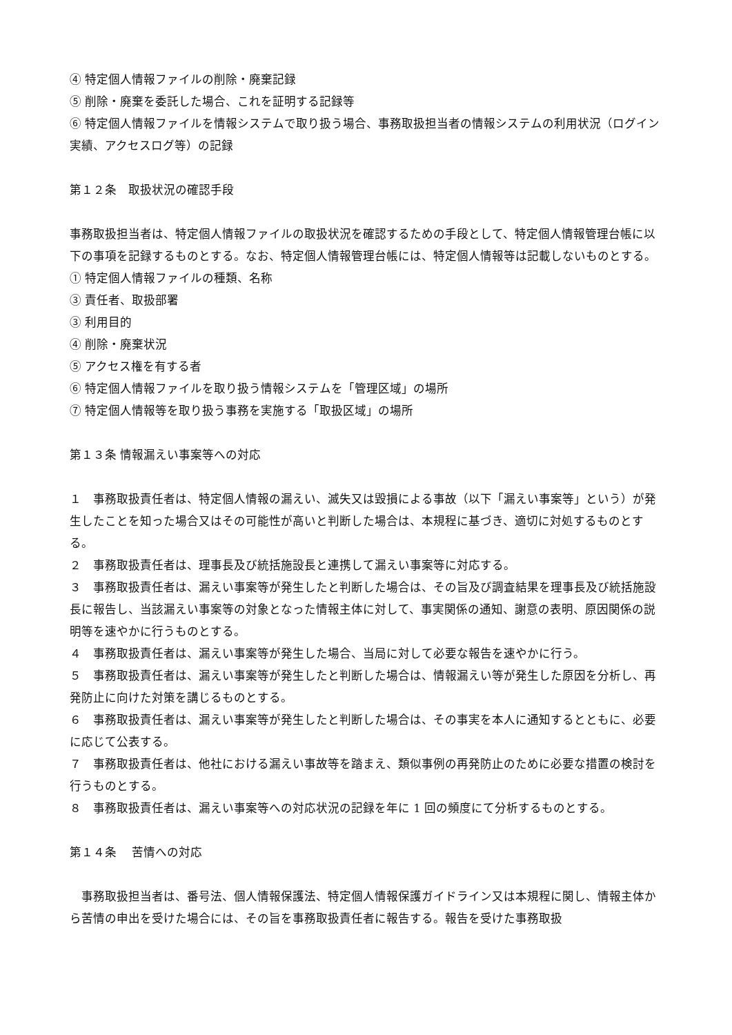④ 特定個人情報ファイルの削除・廃棄記録
⑤ 削除・廃棄を委託した場合、これを証明する記録等
⑥ 特定個人情報ファイルを情報システムで取り扱う場合、事務取扱担当者の情報システムの利用状況（ログイン実績、アクセスログ等）の記録
第１２条　取扱状況の確認手段
事務取扱担当者は、特定個人情報ファイルの取扱状況を確認するための手段として、特定個人情報管理台帳に以下の事項を記録するものとする。なお、特定個人情報管理台帳には、特定個人情報等は記載しないものとする。
① 特定個人情報ファイルの種類、名称
③ 責任者、取扱部署
③ 利用目的
④ 削除・廃棄状況
⑤ アクセス権を有する者
⑥ 特定個人情報ファイルを取り扱う情報システムを「管理区域」の場所
⑦ 特定個人情報等を取り扱う事務を実施する「取扱区域」の場所
第１３条 情報漏えい事案等への対応
１　事務取扱責任者は、特定個人情報の漏えい、滅失又は毀損による事故（以下「漏えい事案等」という）が発生したことを知った場合又はその可能性が高いと判断した場合は、本規程に基づき、適切に対処するものとする。
２　事務取扱責任者は、理事長及び統括施設長と連携して漏えい事案等に対応する。
３　事務取扱責任者は、漏えい事案等が発生したと判断した場合は、その旨及び調査結果を理事長及び統括施設長に報告し、当該漏えい事案等の対象となった情報主体に対して、事実関係の通知、謝意の表明、原因関係の説明等を速やかに行うものとする。
４　事務取扱責任者は、漏えい事案等が発生した場合、当局に対して必要な報告を速やかに行う。
５　事務取扱責任者は、漏えい事案等が発生したと判断した場合は、情報漏えい等が発生した原因を分析し、再発防止に向けた対策を講じるものとする。
６　事務取扱責任者は、漏えい事案等が発生したと判断した場合は、その事実を本人に通知するとともに、必要に応じて公表する。
７　事務取扱責任者は、他社における漏えい事故等を踏まえ、類似事例の再発防止のために必要な措置の検討を行うものとする。
８　事務取扱責任者は、漏えい事案等への対応状況の記録を年に 1 回の頻度にて分析するものとする。
第１４条　 苦情への対応
　事務取扱担当者は、番号法、個人情報保護法、特定個人情報保護ガイドライン又は本規程に関し、情報主体から苦情の申出を受けた場合には、その旨を事務取扱責任者に報告する。報告を受けた事務取扱